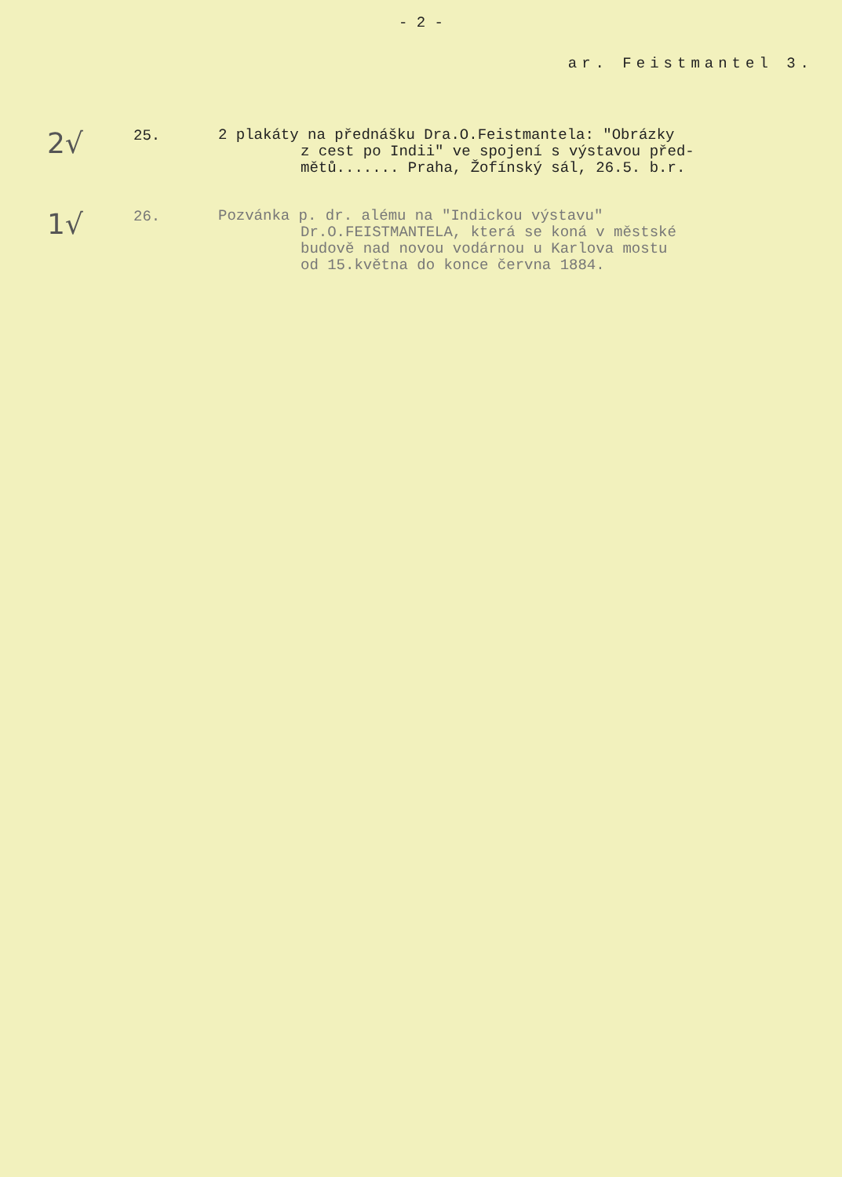- 2 -
ar. Feistmantel 3.
2√
25.
2 plakáty na přednášku Dra.O.Feistmantela: "Obrázky
z cest po Indii" ve spojení s výstavou před-
mětů....... Praha, Žofínský sál, 26.5. b.r.
1√
26.
Pozvánka p. dr. alému na "Indickou výstavu"
Dr.O.FEISTMANTELA, která se koná v městské
budově nad novou vodárnou u Karlova mostu
od 15.května do konce června 1884.